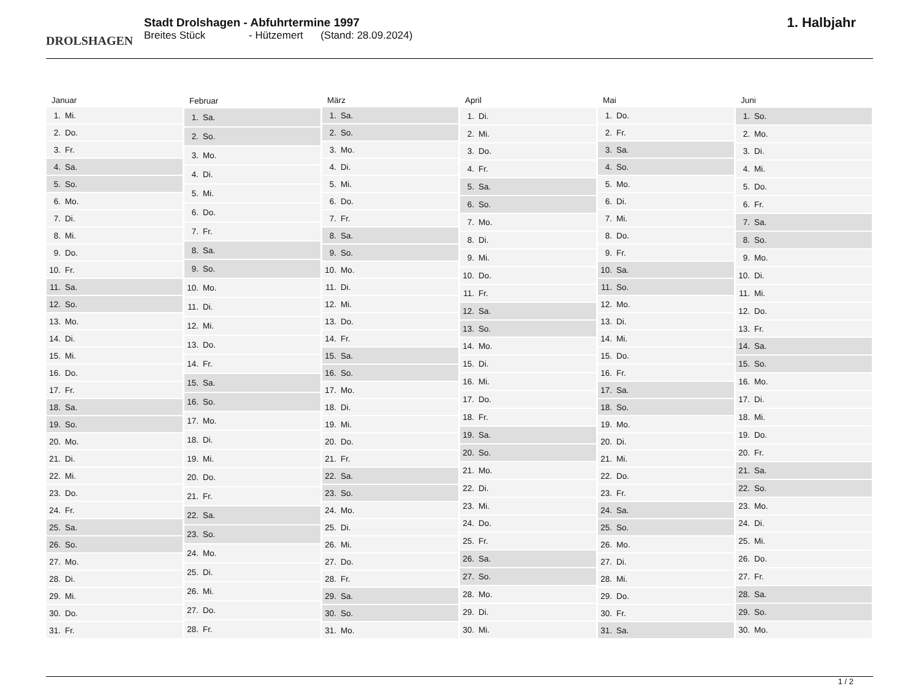DROLSHAGEN
Stadt Drolshagen - Abfuhrtermine 1997
Breites Stück - Hützemert (Stand: 28.09.2024)
1. Halbjahr
| Januar | |
| --- | --- |
| 1. | Mi. |
| 2. | Do. |
| 3. | Fr. |
| 4. | Sa. |
| 5. | So. |
| 6. | Mo. |
| 7. | Di. |
| 8. | Mi. |
| 9. | Do. |
| 10. | Fr. |
| 11. | Sa. |
| 12. | So. |
| 13. | Mo. |
| 14. | Di. |
| 15. | Mi. |
| 16. | Do. |
| 17. | Fr. |
| 18. | Sa. |
| 19. | So. |
| 20. | Mo. |
| 21. | Di. |
| 22. | Mi. |
| 23. | Do. |
| 24. | Fr. |
| 25. | Sa. |
| 26. | So. |
| 27. | Mo. |
| 28. | Di. |
| 29. | Mi. |
| 30. | Do. |
| 31. | Fr. |
| Februar | |
| --- | --- |
| 1. | Sa. |
| 2. | So. |
| 3. | Mo. |
| 4. | Di. |
| 5. | Mi. |
| 6. | Do. |
| 7. | Fr. |
| 8. | Sa. |
| 9. | So. |
| 10. | Mo. |
| 11. | Di. |
| 12. | Mi. |
| 13. | Do. |
| 14. | Fr. |
| 15. | Sa. |
| 16. | So. |
| 17. | Mo. |
| 18. | Di. |
| 19. | Mi. |
| 20. | Do. |
| 21. | Fr. |
| 22. | Sa. |
| 23. | So. |
| 24. | Mo. |
| 25. | Di. |
| 26. | Mi. |
| 27. | Do. |
| 28. | Fr. |
| März | |
| --- | --- |
| 1. | Sa. |
| 2. | So. |
| 3. | Mo. |
| 4. | Di. |
| 5. | Mi. |
| 6. | Do. |
| 7. | Fr. |
| 8. | Sa. |
| 9. | So. |
| 10. | Mo. |
| 11. | Di. |
| 12. | Mi. |
| 13. | Do. |
| 14. | Fr. |
| 15. | Sa. |
| 16. | So. |
| 17. | Mo. |
| 18. | Di. |
| 19. | Mi. |
| 20. | Do. |
| 21. | Fr. |
| 22. | Sa. |
| 23. | So. |
| 24. | Mo. |
| 25. | Di. |
| 26. | Mi. |
| 27. | Do. |
| 28. | Fr. |
| 29. | Sa. |
| 30. | So. |
| 31. | Mo. |
| April | |
| --- | --- |
| 1. | Di. |
| 2. | Mi. |
| 3. | Do. |
| 4. | Fr. |
| 5. | Sa. |
| 6. | So. |
| 7. | Mo. |
| 8. | Di. |
| 9. | Mi. |
| 10. | Do. |
| 11. | Fr. |
| 12. | Sa. |
| 13. | So. |
| 14. | Mo. |
| 15. | Di. |
| 16. | Mi. |
| 17. | Do. |
| 18. | Fr. |
| 19. | Sa. |
| 20. | So. |
| 21. | Mo. |
| 22. | Di. |
| 23. | Mi. |
| 24. | Do. |
| 25. | Fr. |
| 26. | Sa. |
| 27. | So. |
| 28. | Mo. |
| 29. | Di. |
| 30. | Mi. |
| Mai | |
| --- | --- |
| 1. | Do. |
| 2. | Fr. |
| 3. | Sa. |
| 4. | So. |
| 5. | Mo. |
| 6. | Di. |
| 7. | Mi. |
| 8. | Do. |
| 9. | Fr. |
| 10. | Sa. |
| 11. | So. |
| 12. | Mo. |
| 13. | Di. |
| 14. | Mi. |
| 15. | Do. |
| 16. | Fr. |
| 17. | Sa. |
| 18. | So. |
| 19. | Mo. |
| 20. | Di. |
| 21. | Mi. |
| 22. | Do. |
| 23. | Fr. |
| 24. | Sa. |
| 25. | So. |
| 26. | Mo. |
| 27. | Di. |
| 28. | Mi. |
| 29. | Do. |
| 30. | Fr. |
| 31. | Sa. |
| Juni | |
| --- | --- |
| 1. | So. |
| 2. | Mo. |
| 3. | Di. |
| 4. | Mi. |
| 5. | Do. |
| 6. | Fr. |
| 7. | Sa. |
| 8. | So. |
| 9. | Mo. |
| 10. | Di. |
| 11. | Mi. |
| 12. | Do. |
| 13. | Fr. |
| 14. | Sa. |
| 15. | So. |
| 16. | Mo. |
| 17. | Di. |
| 18. | Mi. |
| 19. | Do. |
| 20. | Fr. |
| 21. | Sa. |
| 22. | So. |
| 23. | Mo. |
| 24. | Di. |
| 25. | Mi. |
| 26. | Do. |
| 27. | Fr. |
| 28. | Sa. |
| 29. | So. |
| 30. | Mo. |
1 / 2